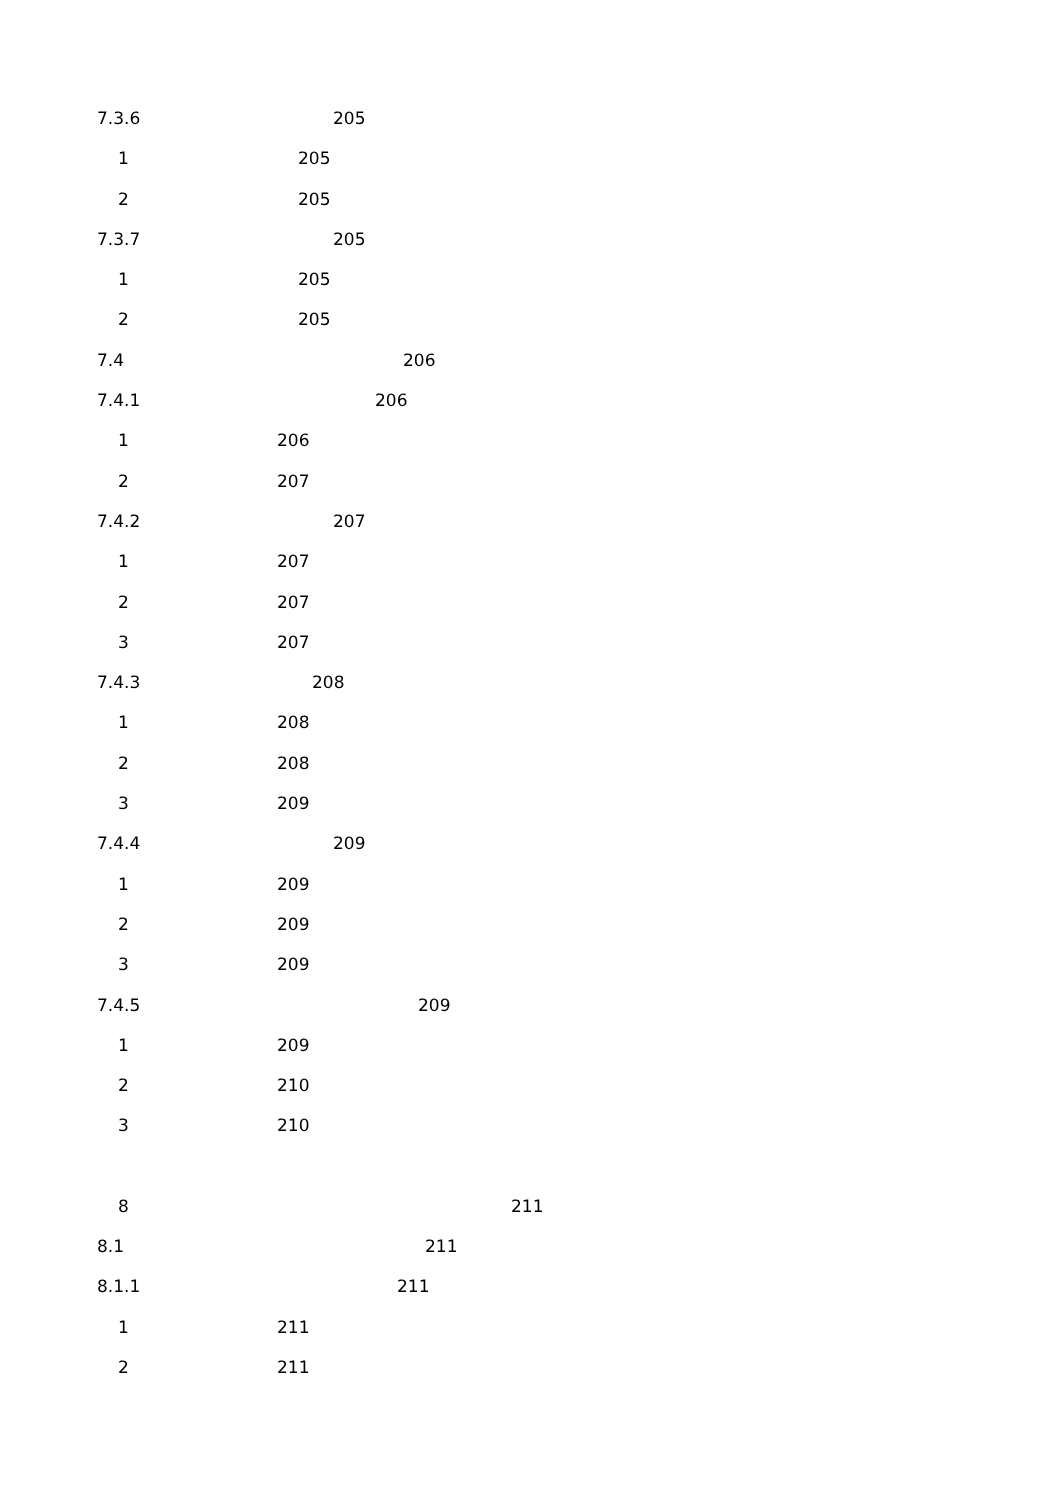7.3.6 205
1 205
2 205
7.3.7 205
1 205
2 205
7.4 206
7.4.1 206
1 206
2 207
7.4.2 207
1 207
2 207
3 207
7.4.3 208
1 208
2 208
3 209
7.4.4 209
1 209
2 209
3 209
7.4.5 209
1 209
2 210
3 210
8 211
8.1 211
8.1.1 211
1 211
2 211